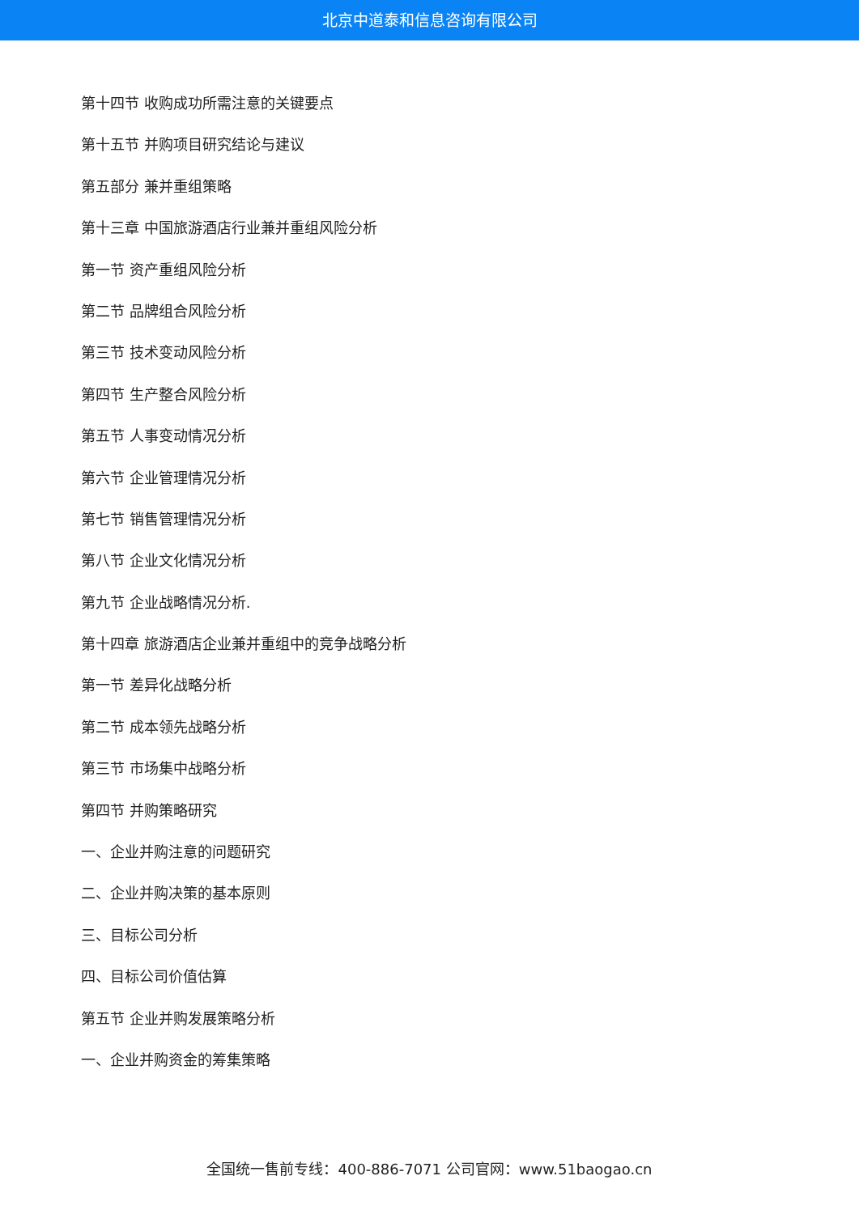北京中道泰和信息咨询有限公司
第十四节 收购成功所需注意的关键要点
第十五节 并购项目研究结论与建议
第五部分 兼并重组策略
第十三章 中国旅游酒店行业兼并重组风险分析
第一节 资产重组风险分析
第二节 品牌组合风险分析
第三节 技术变动风险分析
第四节 生产整合风险分析
第五节 人事变动情况分析
第六节 企业管理情况分析
第七节 销售管理情况分析
第八节 企业文化情况分析
第九节 企业战略情况分析.
第十四章 旅游酒店企业兼并重组中的竞争战略分析
第一节 差异化战略分析
第二节 成本领先战略分析
第三节 市场集中战略分析
第四节 并购策略研究
一、企业并购注意的问题研究
二、企业并购决策的基本原则
三、目标公司分析
四、目标公司价值估算
第五节 企业并购发展策略分析
一、企业并购资金的筹集策略
全国统一售前专线：400-886-7071 公司官网：www.51baogao.cn